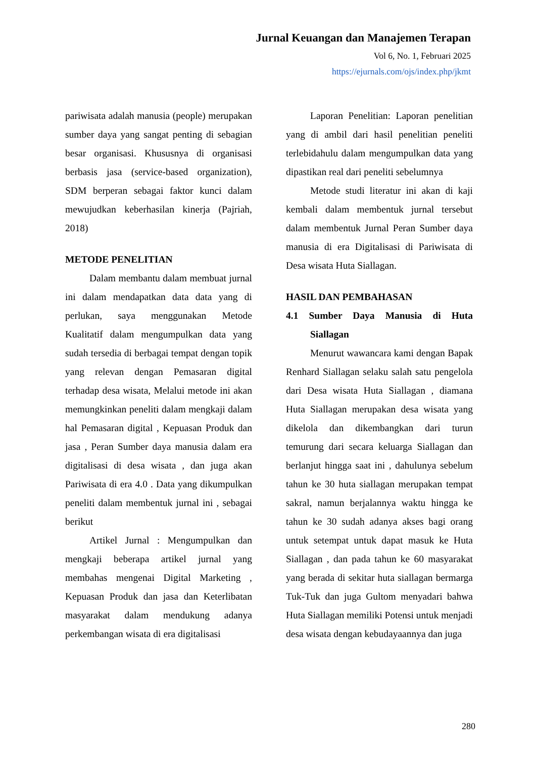Jurnal Keuangan dan Manajemen Terapan
Vol 6, No. 1, Februari 2025
https://ejurnals.com/ojs/index.php/jkmt
pariwisata adalah manusia (people) merupakan sumber daya yang sangat penting di sebagian besar organisasi. Khususnya di organisasi berbasis jasa (service-based organization), SDM berperan sebagai faktor kunci dalam mewujudkan keberhasilan kinerja (Pajriah, 2018)
METODE PENELITIAN
Dalam membantu dalam membuat jurnal ini dalam mendapatkan data data yang di perlukan, saya menggunakan Metode Kualitatif dalam mengumpulkan data yang sudah tersedia di berbagai tempat dengan topik yang relevan dengan Pemasaran digital terhadap desa wisata, Melalui metode ini akan memungkinkan peneliti dalam mengkaji dalam hal Pemasaran digital , Kepuasan Produk dan jasa , Peran Sumber daya manusia dalam era digitalisasi di desa wisata , dan juga akan Pariwisata di era 4.0 . Data yang dikumpulkan peneliti dalam membentuk jurnal ini , sebagai berikut
Artikel Jurnal : Mengumpulkan dan mengkaji beberapa artikel jurnal yang membahas mengenai Digital Marketing , Kepuasan Produk dan jasa dan Keterlibatan masyarakat dalam mendukung adanya perkembangan wisata di era digitalisasi
Laporan Penelitian: Laporan penelitian yang di ambil dari hasil penelitian peneliti terlebidahulu dalam mengumpulkan data yang dipastikan real dari peneliti sebelumnya
Metode studi literatur ini akan di kaji kembali dalam membentuk jurnal tersebut dalam membentuk Jurnal Peran Sumber daya manusia di era Digitalisasi di Pariwisata di Desa wisata Huta Siallagan.
HASIL DAN PEMBAHASAN
4.1 Sumber Daya Manusia di Huta Siallagan
Menurut wawancara kami dengan Bapak Renhard Siallagan selaku salah satu pengelola dari Desa wisata Huta Siallagan , diamana Huta Siallagan merupakan desa wisata yang dikelola dan dikembangkan dari turun temurung dari secara keluarga Siallagan dan berlanjut hingga saat ini , dahulunya sebelum tahun ke 30 huta siallagan merupakan tempat sakral, namun berjalannya waktu hingga ke tahun ke 30 sudah adanya akses bagi orang untuk setempat untuk dapat masuk ke Huta Siallagan , dan pada tahun ke 60 masyarakat yang berada di sekitar huta siallagan bermarga Tuk-Tuk dan juga Gultom menyadari bahwa Huta Siallagan memiliki Potensi untuk menjadi desa wisata dengan kebudayaannya dan juga
280